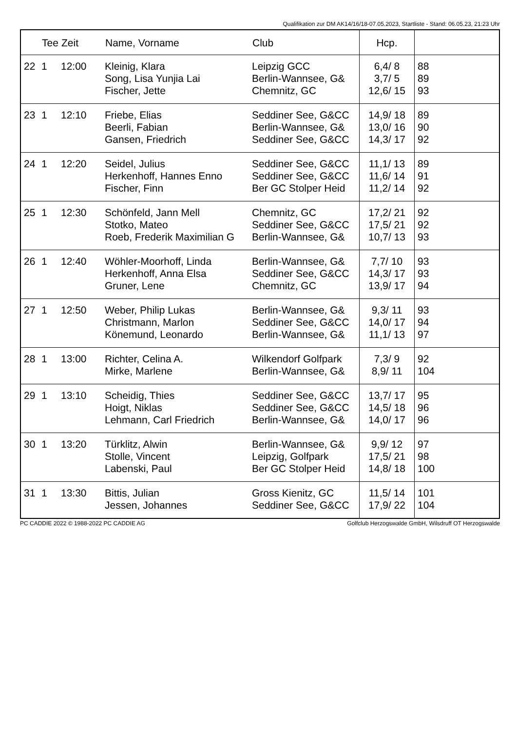Qualifikation zur DM AK14/16/18-07.05.2023, Startliste - Stand: 06.05.23, 21:23 Uhr
| | Tee | Zeit | Name, Vorname | Club | Hcp. | |
| --- | --- | --- | --- | --- | --- | --- |
| 22 | 1 | 12:00 | Kleinig, Klara Song, Lisa Yunjia Lai Fischer, Jette | Leipzig GCC Berlin-Wannsee, G& Chemnitz, GC | 6,4/ 8 3,7/ 5 12,6/ 15 | 88 89 93 |
| 23 | 1 | 12:10 | Friebe, Elias Beerli, Fabian Gansen, Friedrich | Seddiner See, G&CC Berlin-Wannsee, G& Seddiner See, G&CC | 14,9/ 18 13,0/ 16 14,3/ 17 | 89 90 92 |
| 24 | 1 | 12:20 | Seidel, Julius Herkenhoff, Hannes Enno Fischer, Finn | Seddiner See, G&CC Seddiner See, G&CC Ber GC Stolper Heid | 11,1/ 13 11,6/ 14 11,2/ 14 | 89 91 92 |
| 25 | 1 | 12:30 | Schönfeld, Jann Mell Stotko, Mateo Roeb, Frederik Maximilian G | Chemnitz, GC Seddiner See, G&CC Berlin-Wannsee, G& | 17,2/ 21 17,5/ 21 10,7/ 13 | 92 92 93 |
| 26 | 1 | 12:40 | Wöhler-Moorhoff, Linda Herkenhoff, Anna Elsa Gruner, Lene | Berlin-Wannsee, G& Seddiner See, G&CC Chemnitz, GC | 7,7/ 10 14,3/ 17 13,9/ 17 | 93 93 94 |
| 27 | 1 | 12:50 | Weber, Philip Lukas Christmann, Marlon Könemund, Leonardo | Berlin-Wannsee, G& Seddiner See, G&CC Berlin-Wannsee, G& | 9,3/ 11 14,0/ 17 11,1/ 13 | 93 94 97 |
| 28 | 1 | 13:00 | Richter, Celina A. Mirke, Marlene | Wilkendorf Golfpark Berlin-Wannsee, G& | 7,3/ 9 8,9/ 11 | 92 104 |
| 29 | 1 | 13:10 | Scheidig, Thies Hoigt, Niklas Lehmann, Carl Friedrich | Seddiner See, G&CC Seddiner See, G&CC Berlin-Wannsee, G& | 13,7/ 17 14,5/ 18 14,0/ 17 | 95 96 96 |
| 30 | 1 | 13:20 | Türklitz, Alwin Stolle, Vincent Labenski, Paul | Berlin-Wannsee, G& Leipzig, Golfpark Ber GC Stolper Heid | 9,9/ 12 17,5/ 21 14,8/ 18 | 97 98 100 |
| 31 | 1 | 13:30 | Bittis, Julian Jessen, Johannes | Gross Kienitz, GC Seddiner See, G&CC | 11,5/ 14 17,9/ 22 | 101 104 |
PC CADDIE 2022 © 1988-2022 PC CADDIE AG Golfclub Herzogswalde GmbH, Wilsdruff OT Herzogswalde